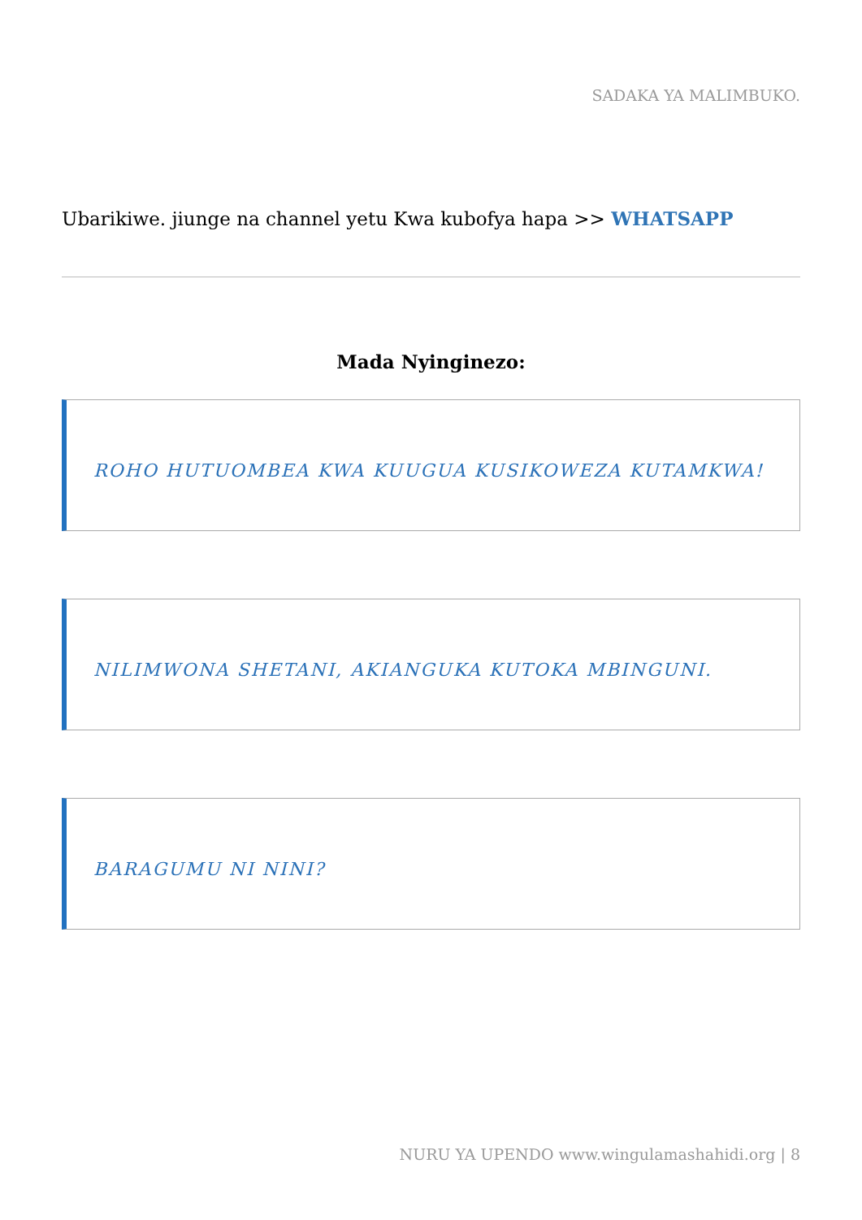SADAKA YA MALIMBUKO.
Ubarikiwe. jiunge na channel yetu Kwa kubofya hapa >> WHATSAPP
Mada Nyinginezo:
ROHO HUTUOMBEA KWA KUUGUA KUSIKOWEZA KUTAMKWA!
NILIMWONA SHETANI, AKIANGUKA KUTOKA MBINGUNI.
BARAGUMU NI NINI?
NURU YA UPENDO www.wingulamashahidi.org | 8